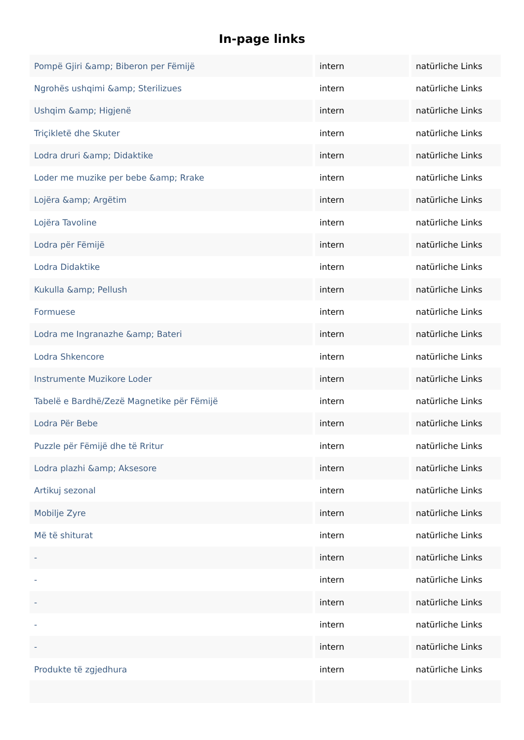In-page links
| Pompë Gjiri &amp; Biberon per Fëmijë | intern | natürliche Links |
| Ngrohës ushqimi &amp; Sterilizues | intern | natürliche Links |
| Ushqim &amp; Higjenë | intern | natürliche Links |
| Triçikletë dhe Skuter | intern | natürliche Links |
| Lodra druri &amp; Didaktike | intern | natürliche Links |
| Loder me muzike per bebe &amp; Rrake | intern | natürliche Links |
| Lojëra &amp; Argëtim | intern | natürliche Links |
| Lojëra Tavoline | intern | natürliche Links |
| Lodra për Fëmijë | intern | natürliche Links |
| Lodra Didaktike | intern | natürliche Links |
| Kukulla &amp; Pellush | intern | natürliche Links |
| Formuese | intern | natürliche Links |
| Lodra me Ingranazhe &amp; Bateri | intern | natürliche Links |
| Lodra Shkencore | intern | natürliche Links |
| Instrumente Muzikore Loder | intern | natürliche Links |
| Tabelë e Bardhë/Zezë Magnetike për Fëmijë | intern | natürliche Links |
| Lodra Për Bebe | intern | natürliche Links |
| Puzzle për Fëmijë dhe të Rritur | intern | natürliche Links |
| Lodra plazhi &amp; Aksesore | intern | natürliche Links |
| Artikuj sezonal | intern | natürliche Links |
| Mobilje Zyre | intern | natürliche Links |
| Më të shiturat | intern | natürliche Links |
| - | intern | natürliche Links |
| - | intern | natürliche Links |
| - | intern | natürliche Links |
| - | intern | natürliche Links |
| - | intern | natürliche Links |
| Produkte të zgjedhura | intern | natürliche Links |